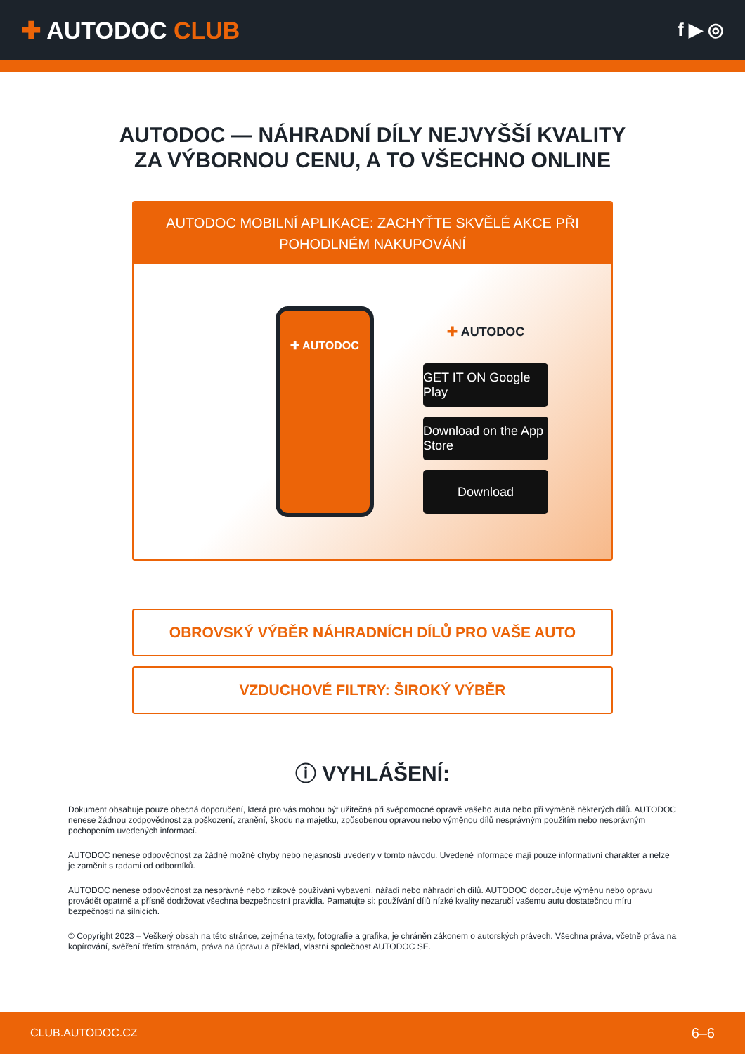✚ AUTODOC CLUB
f ▶ ◎
AUTODOC — NÁHRADNÍ DÍLY NEJVYŠŠÍ KVALITY ZA VÝBORNOU CENU, A TO VŠECHNO ONLINE
AUTODOC MOBILNÍ APLIKACE: ZACHYŤTE SKVĚLÉ AKCE PŘI POHODLNÉM NAKUPOVÁNÍ
✚ AUTODOC
✚ AUTODOC
GET IT ON Google Play
Download on the App Store
Download
OBROVSKÝ VÝBĚR NÁHRADNÍCH DÍLŮ PRO VAŠE AUTO
VZDUCHOVÉ FILTRY: ŠIROKÝ VÝBĚR
ⓘ VYHLÁŠENÍ:
Dokument obsahuje pouze obecná doporučení, která pro vás mohou být užitečná při svépomocné opravě vašeho auta nebo při výměně některých dílů. AUTODOC nenese žádnou zodpovědnost za poškození, zranění, škodu na majetku, způsobenou opravou nebo výměnou dílů nesprávným použitím nebo nesprávným pochopením uvedených informací.
AUTODOC nenese odpovědnost za žádné možné chyby nebo nejasnosti uvedeny v tomto návodu. Uvedené informace mají pouze informativní charakter a nelze je zaměnit s radami od odborníků.
AUTODOC nenese odpovědnost za nesprávné nebo rizikové používání vybavení, nářadí nebo náhradních dílů. AUTODOC doporučuje výměnu nebo opravu provádět opatrně a přísně dodržovat všechna bezpečnostní pravidla. Pamatujte si: používání dílů nízké kvality nezaručí vašemu autu dostatečnou míru bezpečnosti na silnicích.
© Copyright 2023 – Veškerý obsah na této stránce, zejména texty, fotografie a grafika, je chráněn zákonem o autorských právech. Všechna práva, včetně práva na kopírování, svěření třetím stranám, práva na úpravu a překlad, vlastní společnost AUTODOC SE.
CLUB.AUTODOC.CZ 6–6